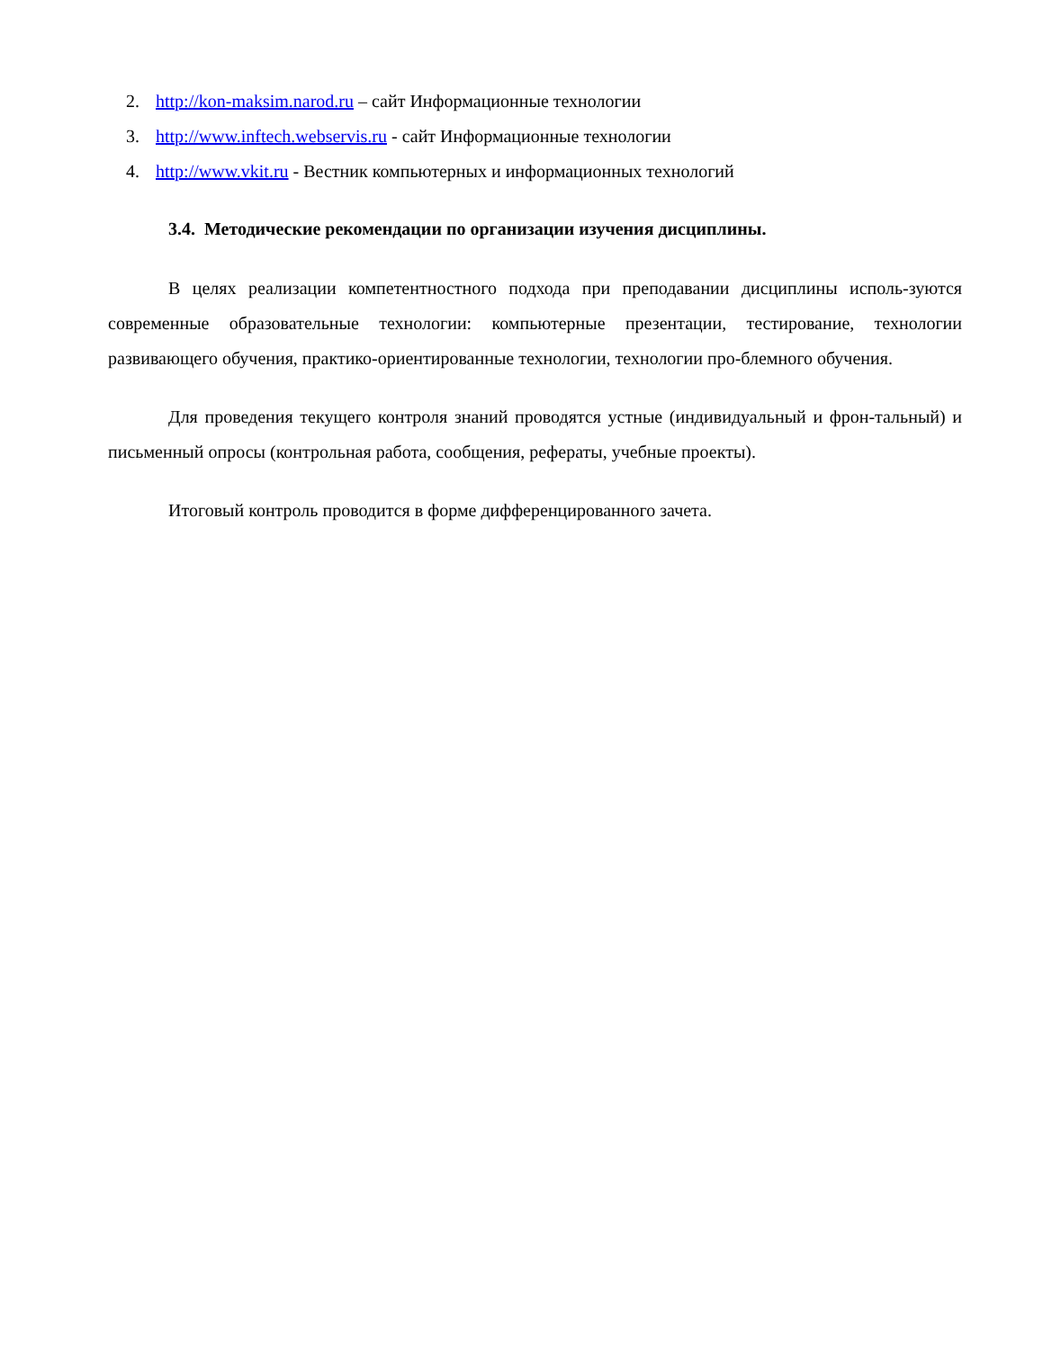2. http://kon-maksim.narod.ru – сайт Информационные технологии
3. http://www.inftech.webservis.ru - сайт Информационные технологии
4. http://www.vkit.ru - Вестник компьютерных и информационных технологий
3.4. Методические рекомендации по организации изучения дисциплины.
В целях реализации компетентностного подхода при преподавании дисциплины исполь-зуются современные образовательные технологии: компьютерные презентации, тестирование, технологии развивающего обучения, практико-ориентированные технологии, технологии про-блемного обучения.
Для проведения текущего контроля знаний проводятся устные (индивидуальный и фрон-тальный) и письменный опросы (контрольная работа, сообщения, рефераты, учебные проекты).
Итоговый контроль проводится в форме дифференцированного зачета.